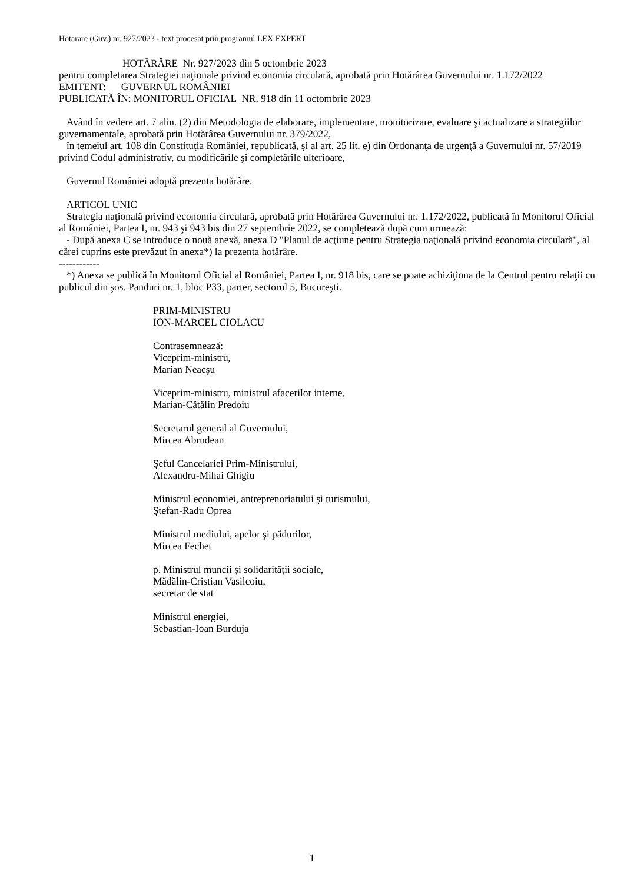Hotarare (Guv.) nr. 927/2023 - text procesat prin programul LEX EXPERT
HOTĂRÂRE Nr. 927/2023 din 5 octombrie 2023
pentru completarea Strategiei naţionale privind economia circulară, aprobată prin Hotărârea Guvernului nr. 1.172/2022
EMITENT: GUVERNUL ROMÂNIEI
PUBLICATĂ ÎN: MONITORUL OFICIAL NR. 918 din 11 octombrie 2023
Având în vedere art. 7 alin. (2) din Metodologia de elaborare, implementare, monitorizare, evaluare şi actualizare a strategiilor guvernamentale, aprobată prin Hotărârea Guvernului nr. 379/2022,
în temeiul art. 108 din Constituţia României, republicată, şi al art. 25 lit. e) din Ordonanţa de urgenţă a Guvernului nr. 57/2019 privind Codul administrativ, cu modificările şi completările ulterioare,
Guvernul României adoptă prezenta hotărâre.
ARTICOL UNIC
Strategia naţională privind economia circulară, aprobată prin Hotărârea Guvernului nr. 1.172/2022, publicată în Monitorul Oficial al României, Partea I, nr. 943 şi 943 bis din 27 septembrie 2022, se completează după cum urmează:
- După anexa C se introduce o nouă anexă, anexa D "Planul de acţiune pentru Strategia naţională privind economia circulară", al cărei cuprins este prevăzut în anexa*) la prezenta hotărâre.
------------
*) Anexa se publică în Monitorul Oficial al României, Partea I, nr. 918 bis, care se poate achiziţiona de la Centrul pentru relaţii cu publicul din şos. Panduri nr. 1, bloc P33, parter, sectorul 5, Bucureşti.
PRIM-MINISTRU
ION-MARCEL CIOLACU
Contrasemnează:
Viceprim-ministru,
Marian Neacşu
Viceprim-ministru, ministrul afacerilor interne,
Marian-Cătălin Predoiu
Secretarul general al Guvernului,
Mircea Abrudean
Şeful Cancelariei Prim-Ministrului,
Alexandru-Mihai Ghigiu
Ministrul economiei, antreprenoriatului şi turismului,
Ştefan-Radu Oprea
Ministrul mediului, apelor şi pădurilor,
Mircea Fechet
p. Ministrul muncii şi solidarităţii sociale,
Mădălin-Cristian Vasilcoiu,
secretar de stat
Ministrul energiei,
Sebastian-Ioan Burduja
1